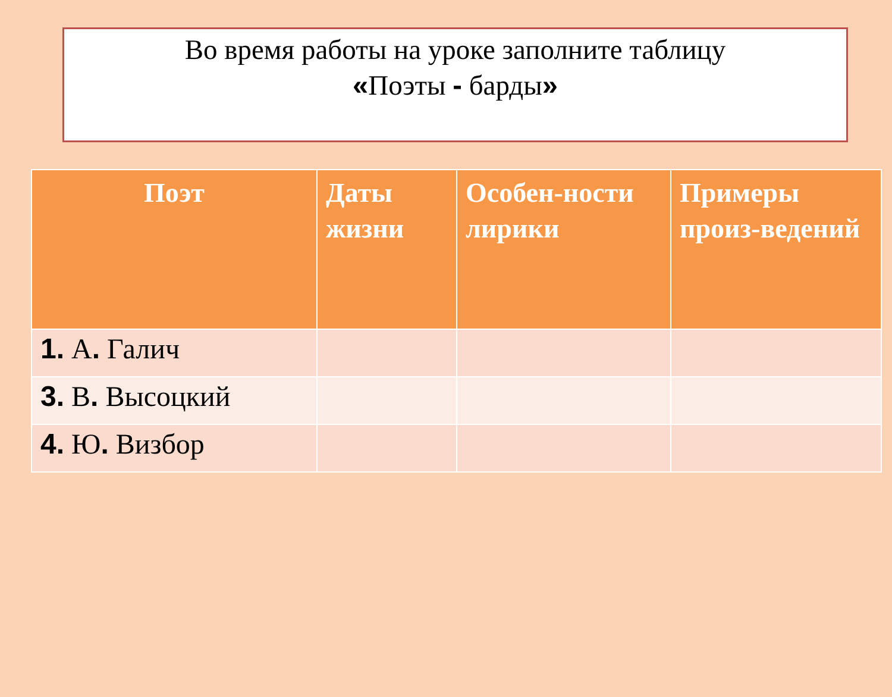Во время работы на уроке заполните таблицу
«Поэты - барды»
| Поэт | Даты жизни | Особен-ности лирики | Примеры произ-ведений |
| --- | --- | --- | --- |
| 1. А . Галич | | | |
| 3. В . Высоцкий | | | |
| 4. Ю . Визбор | | | |